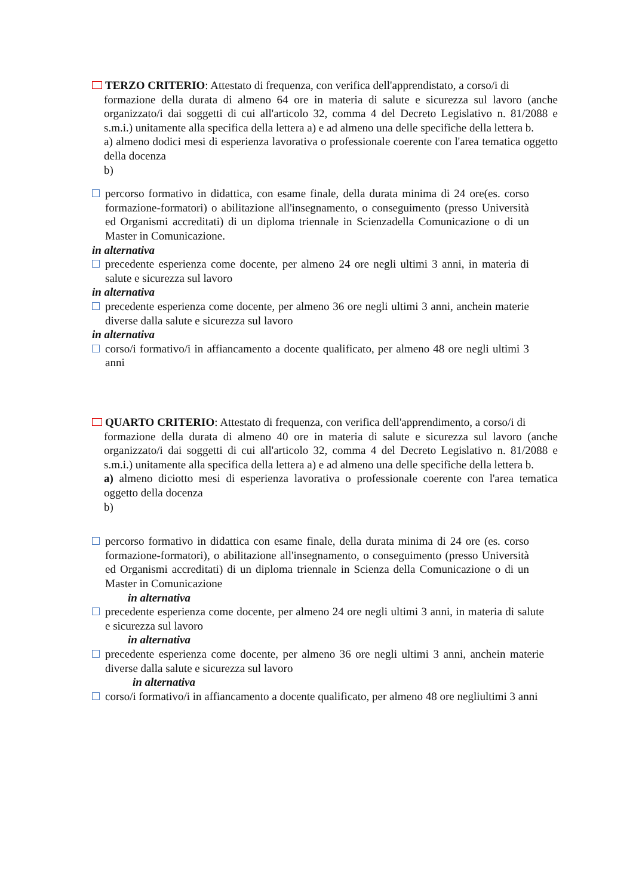TERZO CRITERIO: Attestato di frequenza, con verifica dell'apprendistato, a corso/i di
formazione della durata di almeno 64 ore in materia di salute e sicurezza sul lavoro (anche organizzato/i dai soggetti di cui all'articolo 32, comma 4 del Decreto Legislativo n. 81/2088 e s.m.i.) unitamente alla specifica della lettera a) e ad almeno una delle specifiche della lettera b.
a) almeno dodici mesi di esperienza lavorativa o professionale coerente con l'area tematica oggetto della docenza
b)
percorso formativo in didattica, con esame finale, della durata minima di 24 ore(es. corso formazione-formatori) o abilitazione all'insegnamento, o conseguimento (presso Università ed Organismi accreditati) di un diploma triennale in Scienzadella Comunicazione o di un Master in Comunicazione.
in alternativa
precedente esperienza come docente, per almeno 24 ore negli ultimi 3 anni, in materia di salute e sicurezza sul lavoro
in alternativa
precedente esperienza come docente, per almeno 36 ore negli ultimi 3 anni, anchein materie diverse dalla salute e sicurezza sul lavoro
in alternativa
corso/i formativo/i in affiancamento a docente qualificato, per almeno 48 ore negli ultimi 3 anni
QUARTO CRITERIO: Attestato di frequenza, con verifica dell'apprendimento, a corso/i di
formazione della durata di almeno 40 ore in materia di salute e sicurezza sul lavoro (anche organizzato/i dai soggetti di cui all'articolo 32, comma 4 del Decreto Legislativo n. 81/2088 e s.m.i.) unitamente alla specifica della lettera a) e ad almeno una delle specifiche della lettera b.
a) almeno diciotto mesi di esperienza lavorativa o professionale coerente con l'area tematica oggetto della docenza
b)
percorso formativo in didattica con esame finale, della durata minima di 24 ore (es. corso formazione-formatori), o abilitazione all'insegnamento, o conseguimento (presso Università ed Organismi accreditati) di un diploma triennale in Scienza della Comunicazione o di un Master in Comunicazione
in alternativa
precedente esperienza come docente, per almeno 24 ore negli ultimi 3 anni, in materia di salute e sicurezza sul lavoro
in alternativa
precedente esperienza come docente, per almeno 36 ore negli ultimi 3 anni, anchein materie diverse dalla salute e sicurezza sul lavoro
in alternativa
corso/i formativo/i in affiancamento a docente qualificato, per almeno 48 ore negliultimi 3 anni